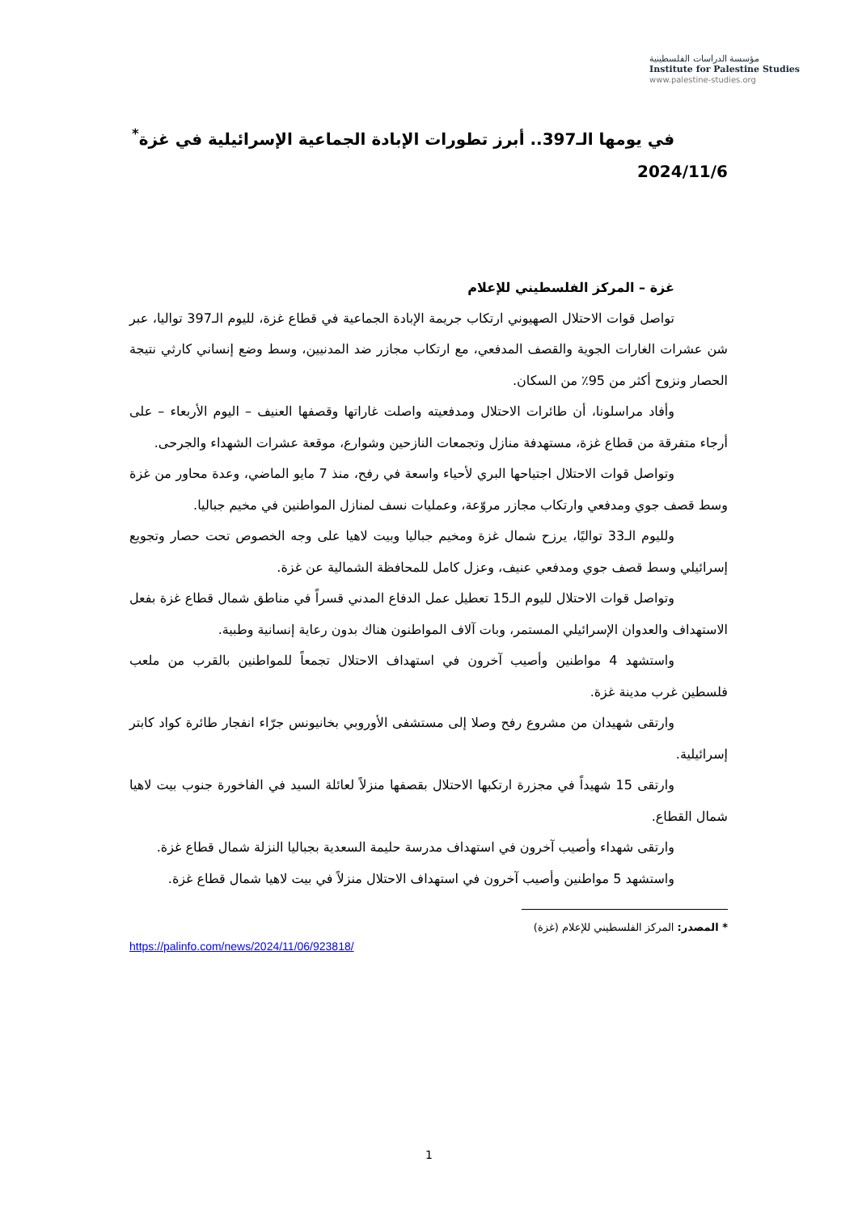مؤسسة الدراسات الفلسطينية
Institute for Palestine Studies
www.palestine-studies.org
في يومها الـ397.. أبرز تطورات الإبادة الجماعية الإسرائيلية في غزة<sup>*</sup>
2024/11/6
غزة – المركز الفلسطيني للإعلام
تواصل قوات الاحتلال الصهيوني ارتكاب جريمة الإبادة الجماعية في قطاع غزة، لليوم الـ397 تواليا، عبر شن عشرات الغارات الجوية والقصف المدفعي، مع ارتكاب مجازر ضد المدنيين، وسط وضع إنساني كارثي نتيجة الحصار ونزوح أكثر من 95٪ من السكان.
وأفاد مراسلونا، أن طائرات الاحتلال ومدفعيته واصلت غاراتها وقصفها العنيف – اليوم الأربعاء – على أرجاء متفرقة من قطاع غزة، مستهدفة منازل وتجمعات النازحين وشوارع، موقعة عشرات الشهداء والجرحى.
وتواصل قوات الاحتلال اجتياحها البري لأحياء واسعة في رفح، منذ 7 مايو الماضي، وعدة محاور من غزة وسط قصف جوي ومدفعي وارتكاب مجازر مروّعة، وعمليات نسف لمنازل المواطنين في مخيم جباليا.
ولليوم الـ33 تواليًا، يرزح شمال غزة ومخيم جباليا وبيت لاهيا على وجه الخصوص تحت حصار وتجويع إسرائيلي وسط قصف جوي ومدفعي عنيف، وعزل كامل للمحافظة الشمالية عن غزة.
وتواصل قوات الاحتلال لليوم الـ15 تعطيل عمل الدفاع المدني قسراً في مناطق شمال قطاع غزة بفعل الاستهداف والعدوان الإسرائيلي المستمر، وبات آلاف المواطنون هناك بدون رعاية إنسانية وطبية.
واستشهد 4 مواطنين وأصيب آخرون في استهداف الاحتلال تجمعاً للمواطنين بالقرب من ملعب فلسطين غرب مدينة غزة.
وارتقى شهيدان من مشروع رفح وصلا إلى مستشفى الأوروبي بخانيونس جرّاء انفجار طائرة كواد كابتر إسرائيلية.
وارتقى 15 شهيداً في مجزرة ارتكبها الاحتلال بقصفها منزلاً لعائلة السيد في الفاخورة جنوب بيت لاهيا شمال القطاع.
وارتقى شهداء وأصيب آخرون في استهداف مدرسة حليمة السعدية بجباليا النزلة شمال قطاع غزة.
واستشهد 5 مواطنين وأصيب آخرون في استهداف الاحتلال منزلاً في بيت لاهيا شمال قطاع غزة.
* المصدر: المركز الفلسطيني للإعلام (غزة)
https://palinfo.com/news/2024/11/06/923818/
1